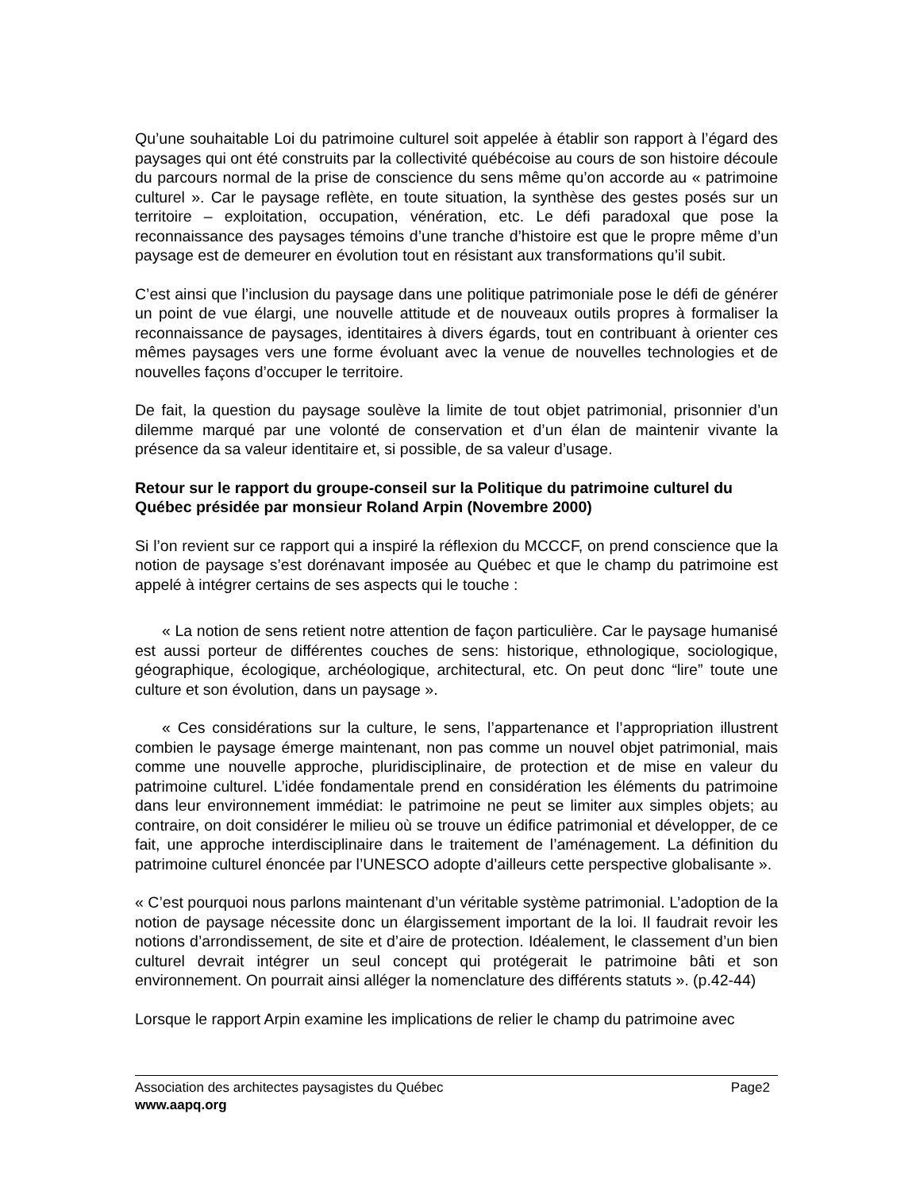Qu’une souhaitable Loi du patrimoine culturel soit appelée à établir son rapport à l’égard des paysages qui ont été construits par la collectivité québécoise au cours de son histoire découle du parcours normal de la prise de conscience du sens même qu’on accorde au « patrimoine culturel ». Car le paysage reflète, en toute situation, la synthèse des gestes posés sur un territoire – exploitation, occupation, vénération, etc. Le défi paradoxal que pose la reconnaissance des paysages témoins d’une tranche d’histoire est que le propre même d’un paysage est de demeurer en évolution tout en résistant aux transformations qu’il subit.
C’est ainsi que l’inclusion du paysage dans une politique patrimoniale pose le défi de générer un point de vue élargi, une nouvelle attitude et de nouveaux outils propres à formaliser la reconnaissance de paysages, identitaires à divers égards, tout en contribuant à orienter ces mêmes paysages vers une forme évoluant avec la venue de nouvelles technologies et de nouvelles façons d’occuper le territoire.
De fait, la question du paysage soulève la limite de tout objet patrimonial, prisonnier d’un dilemme marqué par une volonté de conservation et d’un élan de maintenir vivante la présence da sa valeur identitaire et, si possible, de sa valeur d’usage.
Retour sur le rapport du groupe-conseil sur la Politique du patrimoine culturel du Québec présidée par monsieur Roland Arpin (Novembre 2000)
Si l’on revient sur ce rapport qui a inspiré la réflexion du MCCCF, on prend conscience que la notion de paysage s’est dorénavant imposée au Québec et que le champ du patrimoine est appelé à intégrer certains de ses aspects qui le touche :
« La notion de sens retient notre attention de façon particulière. Car le paysage humanisé est aussi porteur de différentes couches de sens: historique, ethnologique, sociologique, géographique, écologique, archéologique, architectural, etc. On peut donc “lire” toute une culture et son évolution, dans un paysage ».
« Ces considérations sur la culture, le sens, l’appartenance et l’appropriation illustrent combien le paysage émerge maintenant, non pas comme un nouvel objet patrimonial, mais comme une nouvelle approche, pluridisciplinaire, de protection et de mise en valeur du patrimoine culturel. L’idée fondamentale prend en considération les éléments du patrimoine dans leur environnement immédiat: le patrimoine ne peut se limiter aux simples objets; au contraire, on doit considérer le milieu où se trouve un édifice patrimonial et développer, de ce fait, une approche interdisciplinaire dans le traitement de l’aménagement. La définition du patrimoine culturel énoncée par l’UNESCO adopte d’ailleurs cette perspective globalisante ».
« C’est pourquoi nous parlons maintenant d’un véritable système patrimonial. L’adoption de la notion de paysage nécessite donc un élargissement important de la loi. Il faudrait revoir les notions d’arrondissement, de site et d’aire de protection. Idéalement, le classement d’un bien culturel devrait intégrer un seul concept qui protégerait le patrimoine bâti et son environnement. On pourrait ainsi alléger la nomenclature des différents statuts ». (p.42-44)
Lorsque le rapport Arpin examine les implications de relier le champ du patrimoine avec
Association des architectes paysagistes du Québec Page2
www.aapq.org